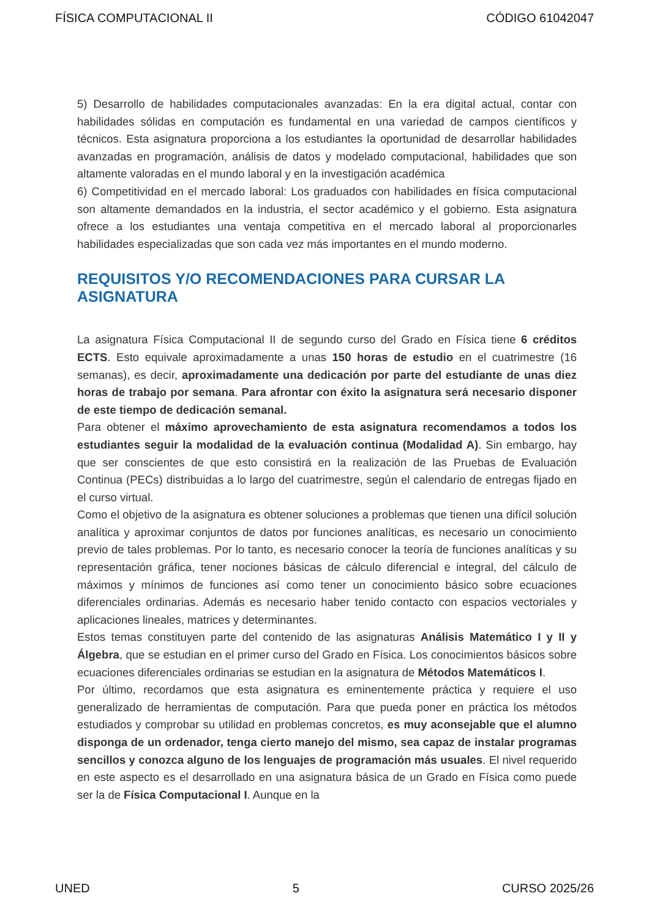FÍSICA COMPUTACIONAL II CÓDIGO 61042047
5) Desarrollo de habilidades computacionales avanzadas: En la era digital actual, contar con habilidades sólidas en computación es fundamental en una variedad de campos científicos y técnicos. Esta asignatura proporciona a los estudiantes la oportunidad de desarrollar habilidades avanzadas en programación, análisis de datos y modelado computacional, habilidades que son altamente valoradas en el mundo laboral y en la investigación académica
6) Competitividad en el mercado laboral: Los graduados con habilidades en física computacional son altamente demandados en la industria, el sector académico y el gobierno. Esta asignatura ofrece a los estudiantes una ventaja competitiva en el mercado laboral al proporcionarles habilidades especializadas que son cada vez más importantes en el mundo moderno.
REQUISITOS Y/O RECOMENDACIONES PARA CURSAR LA ASIGNATURA
La asignatura Física Computacional II de segundo curso del Grado en Física tiene 6 créditos ECTS. Esto equivale aproximadamente a unas 150 horas de estudio en el cuatrimestre (16 semanas), es decir, aproximadamente una dedicación por parte del estudiante de unas diez horas de trabajo por semana. Para afrontar con éxito la asignatura será necesario disponer de este tiempo de dedicación semanal.
Para obtener el máximo aprovechamiento de esta asignatura recomendamos a todos los estudiantes seguir la modalidad de la evaluación continua (Modalidad A). Sin embargo, hay que ser conscientes de que esto consistirá en la realización de las Pruebas de Evaluación Continua (PECs) distribuidas a lo largo del cuatrimestre, según el calendario de entregas fijado en el curso virtual.
Como el objetivo de la asignatura es obtener soluciones a problemas que tienen una difícil solución analítica y aproximar conjuntos de datos por funciones analíticas, es necesario un conocimiento previo de tales problemas. Por lo tanto, es necesario conocer la teoría de funciones analíticas y su representación gráfica, tener nociones básicas de cálculo diferencial e integral, del cálculo de máximos y mínimos de funciones así como tener un conocimiento básico sobre ecuaciones diferenciales ordinarias. Además es necesario haber tenido contacto con espacios vectoriales y aplicaciones lineales, matrices y determinantes.
Estos temas constituyen parte del contenido de las asignaturas Análisis Matemático I y II y Álgebra, que se estudian en el primer curso del Grado en Física. Los conocimientos básicos sobre ecuaciones diferenciales ordinarias se estudian en la asignatura de Métodos Matemáticos I.
Por último, recordamos que esta asignatura es eminentemente práctica y requiere el uso generalizado de herramientas de computación. Para que pueda poner en práctica los métodos estudiados y comprobar su utilidad en problemas concretos, es muy aconsejable que el alumno disponga de un ordenador, tenga cierto manejo del mismo, sea capaz de instalar programas sencillos y conozca alguno de los lenguajes de programación más usuales. El nivel requerido en este aspecto es el desarrollado en una asignatura básica de un Grado en Física como puede ser la de Física Computacional I. Aunque en la
UNED 5 CURSO 2025/26